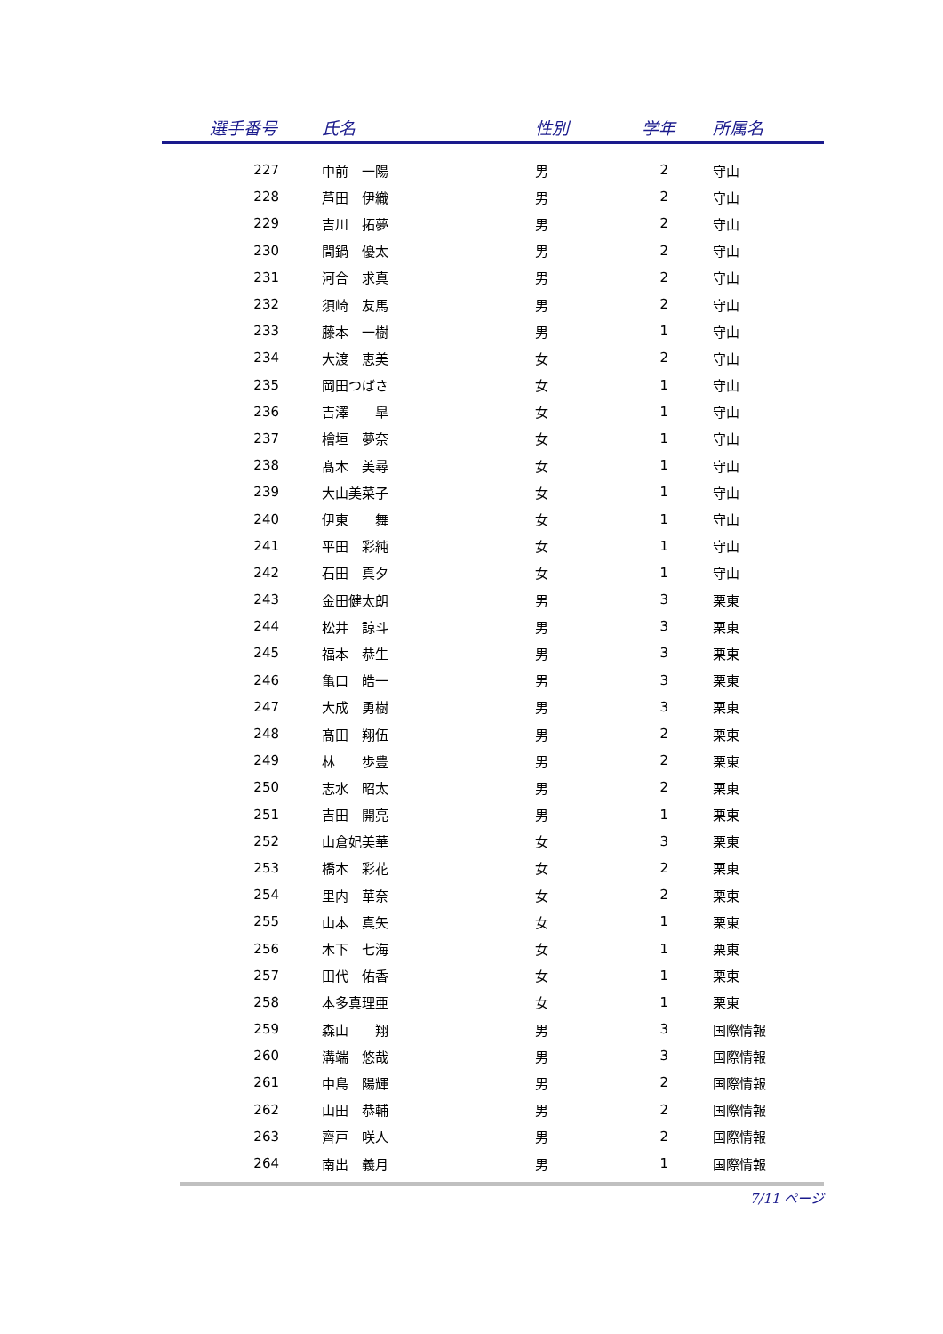| 選手番号 | | 氏名 | 性別 | 学年 | 所属名 |
| --- | --- | --- | --- | --- | --- |
| 227 | | 中前 一陽 | 男 | 2 | 守山 |
| 228 | | 芦田 伊織 | 男 | 2 | 守山 |
| 229 | | 吉川 拓夢 | 男 | 2 | 守山 |
| 230 | | 間鍋 優太 | 男 | 2 | 守山 |
| 231 | | 河合 求真 | 男 | 2 | 守山 |
| 232 | | 須崎 友馬 | 男 | 2 | 守山 |
| 233 | | 藤本 一樹 | 男 | 1 | 守山 |
| 234 | | 大渡 恵美 | 女 | 2 | 守山 |
| 235 | | 岡田つばさ | 女 | 1 | 守山 |
| 236 | | 吉澤 皐 | 女 | 1 | 守山 |
| 237 | | 檜垣 夢奈 | 女 | 1 | 守山 |
| 238 | | 髙木 美尋 | 女 | 1 | 守山 |
| 239 | | 大山美菜子 | 女 | 1 | 守山 |
| 240 | | 伊東 舞 | 女 | 1 | 守山 |
| 241 | | 平田 彩純 | 女 | 1 | 守山 |
| 242 | | 石田 真夕 | 女 | 1 | 守山 |
| 243 | | 金田健太朗 | 男 | 3 | 栗東 |
| 244 | | 松井 諒斗 | 男 | 3 | 栗東 |
| 245 | | 福本 恭生 | 男 | 3 | 栗東 |
| 246 | | 亀口 皓一 | 男 | 3 | 栗東 |
| 247 | | 大成 勇樹 | 男 | 3 | 栗東 |
| 248 | | 髙田 翔伍 | 男 | 2 | 栗東 |
| 249 | | 林 歩豊 | 男 | 2 | 栗東 |
| 250 | | 志水 昭太 | 男 | 2 | 栗東 |
| 251 | | 吉田 開亮 | 男 | 1 | 栗東 |
| 252 | | 山倉妃美華 | 女 | 3 | 栗東 |
| 253 | | 橋本 彩花 | 女 | 2 | 栗東 |
| 254 | | 里内 華奈 | 女 | 2 | 栗東 |
| 255 | | 山本 真矢 | 女 | 1 | 栗東 |
| 256 | | 木下 七海 | 女 | 1 | 栗東 |
| 257 | | 田代 佑香 | 女 | 1 | 栗東 |
| 258 | | 本多真理亜 | 女 | 1 | 栗東 |
| 259 | | 森山 翔 | 男 | 3 | 国際情報 |
| 260 | | 溝端 悠哉 | 男 | 3 | 国際情報 |
| 261 | | 中島 陽輝 | 男 | 2 | 国際情報 |
| 262 | | 山田 恭輔 | 男 | 2 | 国際情報 |
| 263 | | 齊戸 咲人 | 男 | 2 | 国際情報 |
| 264 | | 南出 義月 | 男 | 1 | 国際情報 |
7/11 ページ